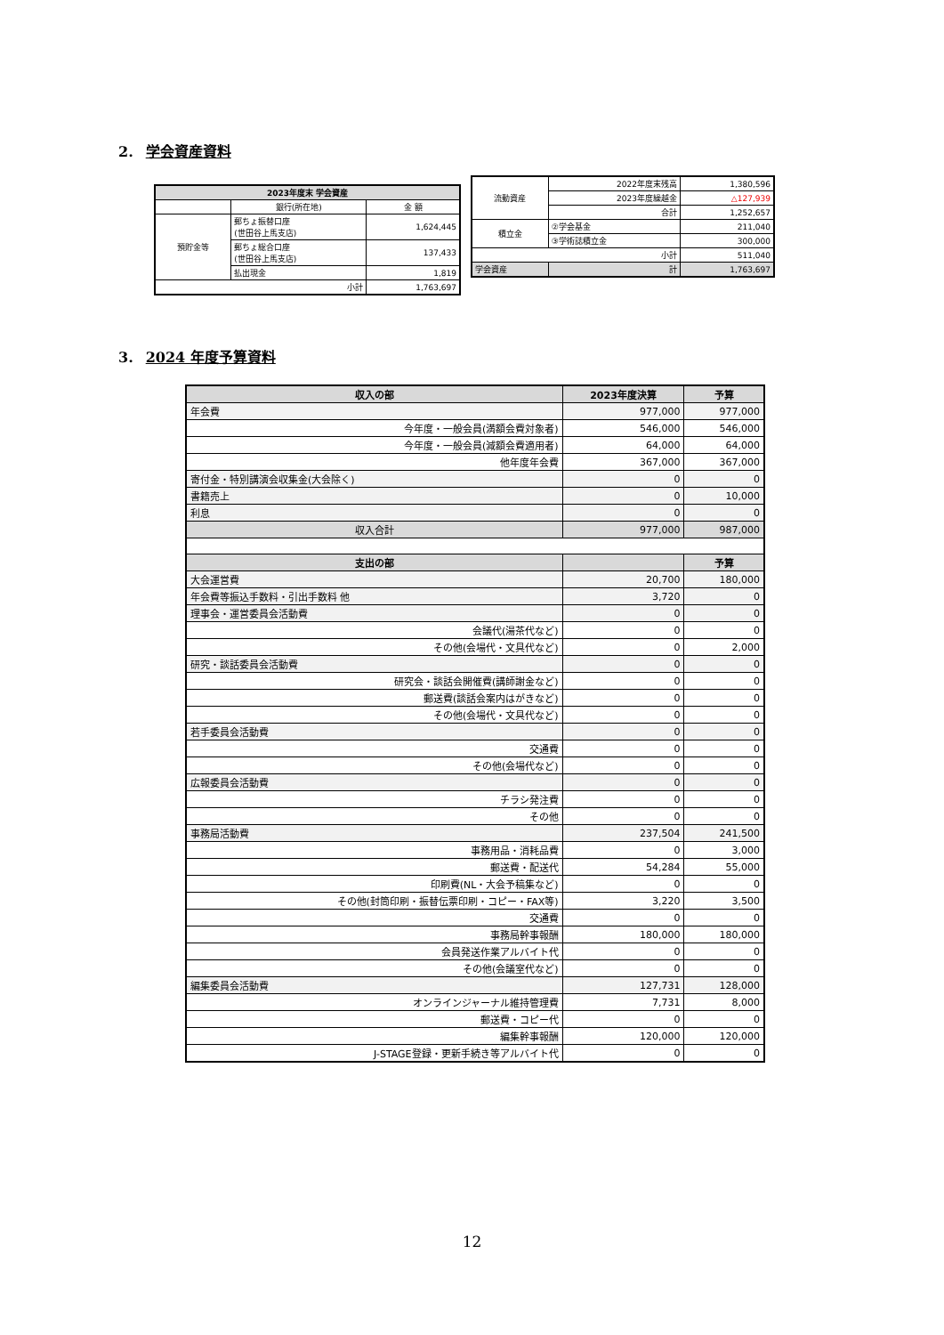2. 学会資産資料
| 2023年度末 学会資産 | | |
| --- | --- | --- |
| | 銀行(所在地) | 金 額 |
| 預貯金等 | 郵ちょ振替口座 (世田谷上馬支店) | 1,624,445 |
| | 郵ちょ総合口座 (世田谷上馬支店) | 137,433 |
| | 払出現金 | 1,819 |
| 小計 | | 1,763,697 |
| 流動資産 | 2022年度末残高 | 1,380,596 |
| | 2023年度繰越金 | △127,939 |
| | 合計 | 1,252,657 |
| 積立金 | ②学会基金 | 211,040 |
| | ③学術誌積立金 | 300,000 |
| 小計 | | 511,040 |
| 学会資産 | 計 | 1,763,697 |
3. 2024 年度予算資料
| 収入の部 | 2023年度決算 | 予算 |
| --- | --- | --- |
| 年会費 | 977,000 | 977,000 |
| 今年度・一般会員(満額会費対象者) | 546,000 | 546,000 |
| 今年度・一般会員(減額会費適用者) | 64,000 | 64,000 |
| 他年度年会費 | 367,000 | 367,000 |
| 寄付金・特別講演会収集金(大会除く) | 0 | 0 |
| 書籍売上 | 0 | 10,000 |
| 利息 | 0 | 0 |
| 収入合計 | 977,000 | 987,000 |
| 支出の部 | | 予算 |
| 大会運営費 | 20,700 | 180,000 |
| 年会費等振込手数料・引出手数料 他 | 3,720 | 0 |
| 理事会・運営委員会活動費 | 0 | 0 |
| 会議代(湯茶代など) | 0 | 0 |
| その他(会場代・文具代など) | 0 | 2,000 |
| 研究・談話委員会活動費 | 0 | 0 |
| 研究会・談話会開催費(講師謝金など) | 0 | 0 |
| 郵送費(談話会案内はがきなど) | 0 | 0 |
| その他(会場代・文具代など) | 0 | 0 |
| 若手委員会活動費 | 0 | 0 |
| 交通費 | 0 | 0 |
| その他(会場代など) | 0 | 0 |
| 広報委員会活動費 | 0 | 0 |
| チラシ発注費 | 0 | 0 |
| その他 | 0 | 0 |
| 事務局活動費 | 237,504 | 241,500 |
| 事務用品・消耗品費 | 0 | 3,000 |
| 郵送費・配送代 | 54,284 | 55,000 |
| 印刷費(NL・大会予稿集など) | 0 | 0 |
| その他(封筒印刷・振替伝票印刷・コピー・FAX等) | 3,220 | 3,500 |
| 交通費 | 0 | 0 |
| 事務局幹事報酬 | 180,000 | 180,000 |
| 会員発送作業アルバイト代 | 0 | 0 |
| その他(会議室代など) | 0 | 0 |
| 編集委員会活動費 | 127,731 | 128,000 |
| オンラインジャーナル維持管理費 | 7,731 | 8,000 |
| 郵送費・コピー代 | 0 | 0 |
| 編集幹事報酬 | 120,000 | 120,000 |
| J-STAGE登録・更新手続き等アルバイト代 | 0 | 0 |
12